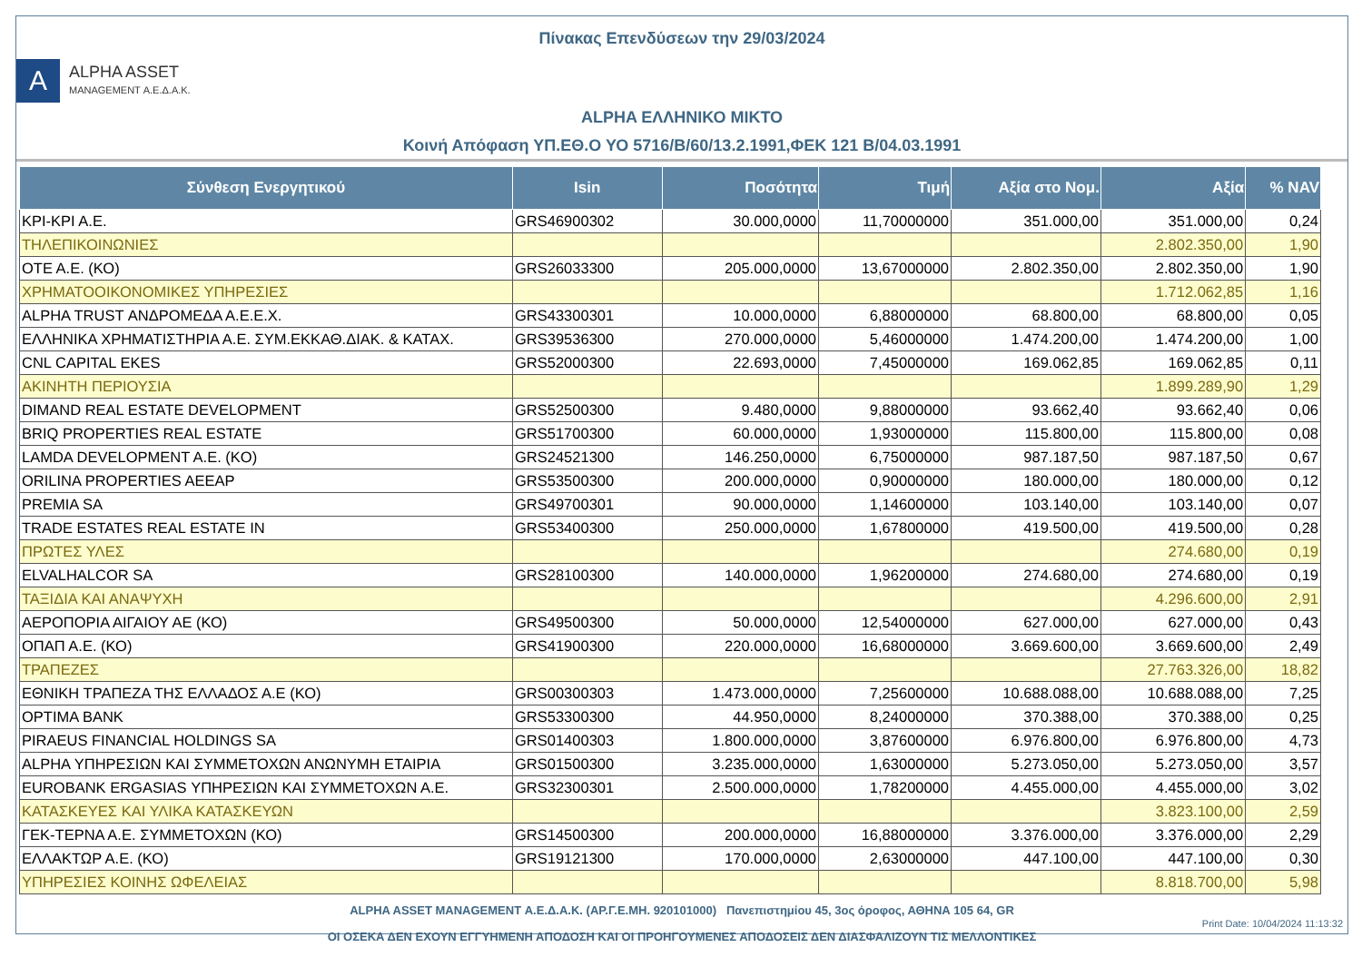Πίνακας Επενδύσεων την 29/03/2024
Α
ALPHA ASSET
MANAGEMENT Α.Ε.Δ.Α.Κ.
ALPHA ΕΛΛΗΝΙΚΟ ΜΙΚΤΟ
Κοινή Απόφαση ΥΠ.ΕΘ.Ο ΥΟ 5716/Β/60/13.2.1991,ΦΕΚ 121 Β/04.03.1991
| Σύνθεση Ενεργητικού | Isin | Ποσότητα | Τιμή | Αξία στο Νομ. | Αξία | % NAV |
| --- | --- | --- | --- | --- | --- | --- |
| ΚΡΙ-ΚΡΙ Α.Ε. | GRS46900302 | 30.000,0000 | 11,70000000 | 351.000,00 | 351.000,00 | 0,24 |
| ΤΗΛΕΠΙΚΟΙΝΩΝΙΕΣ | | | | | 2.802.350,00 | 1,90 |
| ΟΤΕ Α.Ε. (ΚΟ) | GRS26033300 | 205.000,0000 | 13,67000000 | 2.802.350,00 | 2.802.350,00 | 1,90 |
| ΧΡΗΜΑΤΟΟΙΚΟΝΟΜΙΚΕΣ ΥΠΗΡΕΣΙΕΣ | | | | | 1.712.062,85 | 1,16 |
| ALPHA TRUST ΑΝΔΡΟΜΕΔΑ Α.Ε.Ε.Χ. | GRS43300301 | 10.000,0000 | 6,88000000 | 68.800,00 | 68.800,00 | 0,05 |
| ΕΛΛΗΝΙΚΑ ΧΡΗΜΑΤΙΣΤΗΡΙΑ Α.Ε. ΣΥΜ.ΕΚΚΑΘ.ΔΙΑΚ. & ΚΑΤΑΧ. | GRS39536300 | 270.000,0000 | 5,46000000 | 1.474.200,00 | 1.474.200,00 | 1,00 |
| CNL CAPITAL EKES | GRS52000300 | 22.693,0000 | 7,45000000 | 169.062,85 | 169.062,85 | 0,11 |
| ΑΚΙΝΗΤΗ ΠΕΡΙΟΥΣΙΑ | | | | | 1.899.289,90 | 1,29 |
| DIMAND REAL ESTATE DEVELOPMENT | GRS52500300 | 9.480,0000 | 9,88000000 | 93.662,40 | 93.662,40 | 0,06 |
| BRIQ PROPERTIES REAL ESTATE | GRS51700300 | 60.000,0000 | 1,93000000 | 115.800,00 | 115.800,00 | 0,08 |
| LAMDA DEVELOPMENT A.E. (KO) | GRS24521300 | 146.250,0000 | 6,75000000 | 987.187,50 | 987.187,50 | 0,67 |
| ORILINA PROPERTIES AEEAP | GRS53500300 | 200.000,0000 | 0,90000000 | 180.000,00 | 180.000,00 | 0,12 |
| PREMIA SA | GRS49700301 | 90.000,0000 | 1,14600000 | 103.140,00 | 103.140,00 | 0,07 |
| TRADE ESTATES REAL ESTATE IN | GRS53400300 | 250.000,0000 | 1,67800000 | 419.500,00 | 419.500,00 | 0,28 |
| ΠΡΩΤΕΣ ΥΛΕΣ | | | | | 274.680,00 | 0,19 |
| ELVALHALCOR SA | GRS28100300 | 140.000,0000 | 1,96200000 | 274.680,00 | 274.680,00 | 0,19 |
| ΤΑΞΙΔΙΑ ΚΑΙ ΑΝΑΨΥΧΗ | | | | | 4.296.600,00 | 2,91 |
| ΑΕΡΟΠΟΡΙΑ ΑΙΓΑΙΟΥ ΑΕ (ΚΟ) | GRS49500300 | 50.000,0000 | 12,54000000 | 627.000,00 | 627.000,00 | 0,43 |
| ΟΠΑΠ Α.Ε. (ΚΟ) | GRS41900300 | 220.000,0000 | 16,68000000 | 3.669.600,00 | 3.669.600,00 | 2,49 |
| ΤΡΑΠΕΖΕΣ | | | | | 27.763.326,00 | 18,82 |
| ΕΘΝΙΚΗ ΤΡΑΠΕΖΑ ΤΗΣ ΕΛΛΑΔΟΣ Α.Ε (ΚΟ) | GRS00300303 | 1.473.000,0000 | 7,25600000 | 10.688.088,00 | 10.688.088,00 | 7,25 |
| OPTIMA BANK | GRS53300300 | 44.950,0000 | 8,24000000 | 370.388,00 | 370.388,00 | 0,25 |
| PIRAEUS FINANCIAL HOLDINGS SA | GRS01400303 | 1.800.000,0000 | 3,87600000 | 6.976.800,00 | 6.976.800,00 | 4,73 |
| ALPHA ΥΠΗΡΕΣΙΩΝ ΚΑΙ ΣΥΜΜΕΤΟΧΩΝ ΑΝΩΝΥΜΗ ΕΤΑΙΡΙΑ | GRS01500300 | 3.235.000,0000 | 1,63000000 | 5.273.050,00 | 5.273.050,00 | 3,57 |
| EUROBANK ERGASIAS ΥΠΗΡΕΣΙΩΝ ΚΑΙ ΣΥΜΜΕΤΟΧΩΝ Α.Ε. | GRS32300301 | 2.500.000,0000 | 1,78200000 | 4.455.000,00 | 4.455.000,00 | 3,02 |
| ΚΑΤΑΣΚΕΥΕΣ ΚΑΙ ΥΛΙΚΑ ΚΑΤΑΣΚΕΥΩΝ | | | | | 3.823.100,00 | 2,59 |
| ΓΕΚ-ΤΕΡΝΑ Α.Ε. ΣΥΜΜΕΤΟΧΩΝ (ΚΟ) | GRS14500300 | 200.000,0000 | 16,88000000 | 3.376.000,00 | 3.376.000,00 | 2,29 |
| ΕΛΛΑΚΤΩΡ Α.Ε. (ΚΟ) | GRS19121300 | 170.000,0000 | 2,63000000 | 447.100,00 | 447.100,00 | 0,30 |
| ΥΠΗΡΕΣΙΕΣ ΚΟΙΝΗΣ ΩΦΕΛΕΙΑΣ | | | | | 8.818.700,00 | 5,98 |
ALPHA ASSET MANAGEMENT Α.Ε.Δ.Α.Κ. (ΑΡ.Γ.Ε.ΜΗ. 920101000) Πανεπιστημίου 45, 3ος όροφος, ΑΘΗΝΑ 105 64, GR
ΟΙ ΟΣΕΚΑ ΔΕΝ ΕΧΟΥΝ ΕΓΓΥΗΜΕΝΗ ΑΠΟΔΟΣΗ ΚΑΙ ΟΙ ΠΡΟΗΓΟΥΜΕΝΕΣ ΑΠΟΔΟΣΕΙΣ ΔΕΝ ΔΙΑΣΦΑΛΙΖΟΥΝ ΤΙΣ ΜΕΛΛΟΝΤΙΚΕΣ
Print Date: 10/04/2024 11:13:32